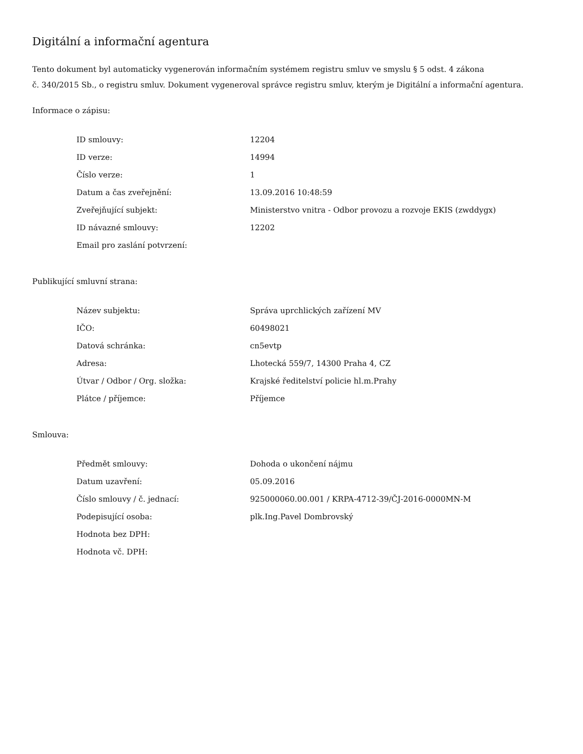Digitální a informační agentura
Tento dokument byl automaticky vygenerován informačním systémem registru smluv ve smyslu § 5 odst. 4 zákona
č. 340/2015 Sb., o registru smluv. Dokument vygeneroval správce registru smluv, kterým je Digitální a informační agentura.
Informace o zápisu:
| ID smlouvy: | 12204 |
| ID verze: | 14994 |
| Číslo verze: | 1 |
| Datum a čas zveřejnění: | 13.09.2016 10:48:59 |
| Zveřejňující subjekt: | Ministerstvo vnitra - Odbor provozu a rozvoje EKIS (zwddygx) |
| ID návazné smlouvy: | 12202 |
| Email pro zaslání potvrzení: | |
Publikující smluvní strana:
| Název subjektu: | Správa uprchlických zařízení MV |
| IČO: | 60498021 |
| Datová schránka: | cn5evtp |
| Adresa: | Lhotecká 559/7, 14300 Praha 4, CZ |
| Útvar / Odbor / Org. složka: | Krajské ředitelství policie hl.m.Prahy |
| Plátce / příjemce: | Příjemce |
Smlouva:
| Předmět smlouvy: | Dohoda o ukončení nájmu |
| Datum uzavření: | 05.09.2016 |
| Číslo smlouvy / č. jednací: | 925000060.00.001 / KRPA-4712-39/ČJ-2016-0000MN-M |
| Podepisující osoba: | plk.Ing.Pavel Dombrovský |
| Hodnota bez DPH: | |
| Hodnota vč. DPH: | |